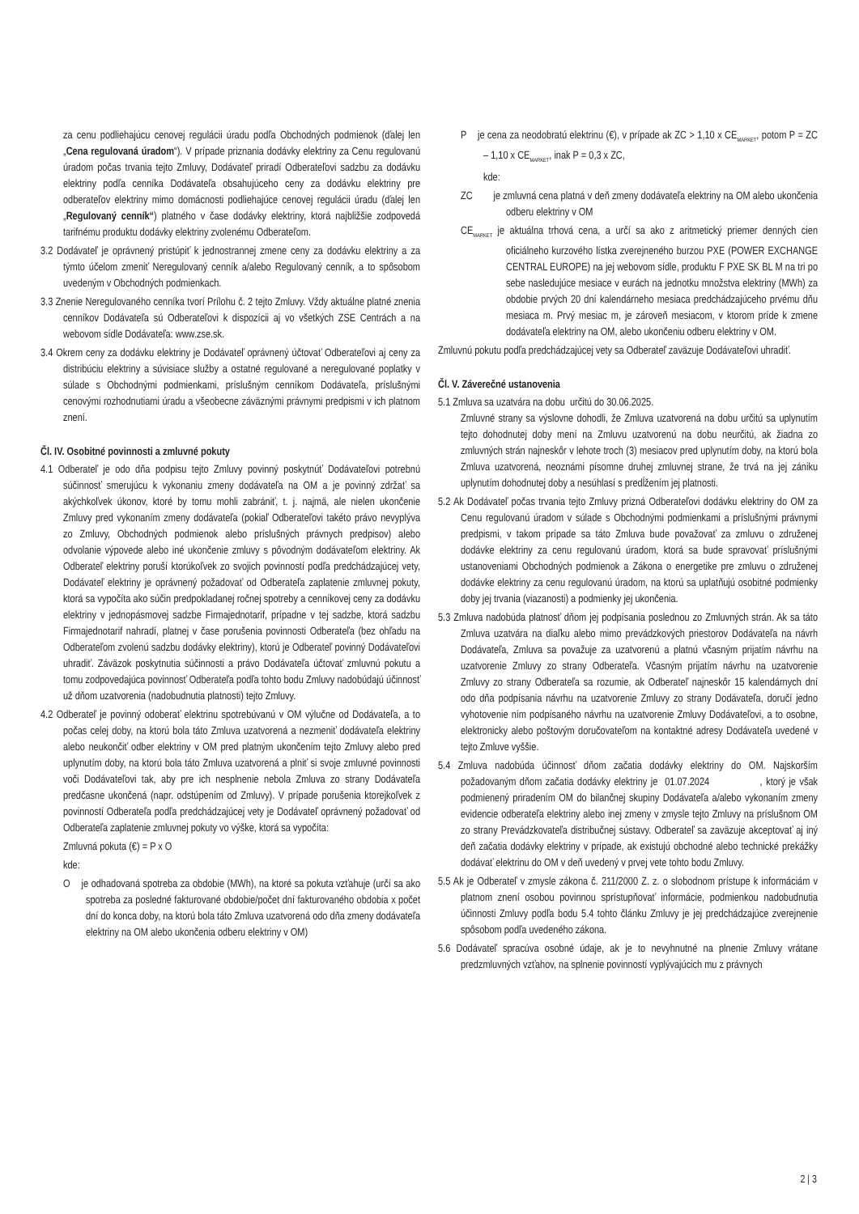za cenu podliehajúcu cenovej regulácii úradu podľa Obchodných podmienok (ďalej len „Cena regulovaná úradom“). V prípade priznania dodávky elektriny za Cenu regulovanú úradom počas trvania tejto Zmluvy, Dodávateľ priradí Odberateľovi sadzbu za dodávku elektriny podľa cenníka Dodávateľa obsahujúceho ceny za dodávku elektriny pre odberateľov elektriny mimo domácnosti podliehajúce cenovej regulácii úradu (ďalej len „Regulovaný cenník“) platného v čase dodávky elektriny, ktorá najbližšie zodpovedá tarifnému produktu dodávky elektriny zvolenému Odberateľom.
3.2 Dodávateľ je oprávnený pristúpiť k jednostrannej zmene ceny za dodávku elektriny a za týmto účelom zmeniť Neregulovaný cenník a/alebo Regulovaný cenník, a to spôsobom uvedeným v Obchodných podmienkach.
3.3 Znenie Neregulovaného cenníka tvorí Prílohu č. 2 tejto Zmluvy. Vždy aktuálne platné znenia cenníkov Dodávateľa sú Odberateľovi k dispozícii aj vo všetkých ZSE Centrách a na webovom sídle Dodávateľa: www.zse.sk.
3.4 Okrem ceny za dodávku elektriny je Dodávateľ oprávnený účtovať Odberateľovi aj ceny za distribúciu elektriny a súvisiace služby a ostatné regulované a neregulované poplatky v súlade s Obchodnými podmienkami, príslušným cenníkom Dodávateľa, príslušnými cenovými rozhodnutiami úradu a všeobecne záväznými právnymi predpismi v ich platnom znení.
Čl. IV. Osobitné povinnosti a zmluvné pokuty
4.1 Odberateľ je odo dňa podpisu tejto Zmluvy povinný poskytnúť Dodávateľovi potrebnú súčinnosť smerujúcu k vykonaniu zmeny dodávateľa na OM a je povinný zdržať sa akýchkoľvek úkonov, ktoré by tomu mohli zabrániť, t. j. najmä, ale nielen ukončenie Zmluvy pred vykonaním zmeny dodávateľa (pokiaľ Odberateľovi takéto právo nevyplýva zo Zmluvy, Obchodných podmienok alebo príslušných právnych predpisov) alebo odvolanie výpovede alebo iné ukončenie zmluvy s pôvodným dodávateľom elektriny. Ak Odberateľ elektriny poruší ktorúkoľvek zo svojich povinností podľa predchádzajúcej vety, Dodávateľ elektriny je oprávnený požadovať od Odberateľa zaplatenie zmluvnej pokuty, ktorá sa vypočíta ako súčin predpokladanej ročnej spotreby a cenníkovej ceny za dodávku elektriny v jednopásmovej sadzbe Firmajednotarif, prípadne v tej sadzbe, ktorá sadzbu Firmajednotarif nahradí, platnej v čase porušenia povinnosti Odberateľa (bez ohľadu na Odberateľom zvolenú sadzbu dodávky elektriny), ktorú je Odberateľ povinný Dodávateľovi uhradiť. Záväzok poskytnutia súčinnosti a právo Dodávateľa účtovať zmluvnú pokutu a tomu zodpovedajúca povinnosť Odberateľa podľa tohto bodu Zmluvy nadobúdajú účinnosť už dňom uzatvorenia (nadobudnutia platnosti) tejto Zmluvy.
4.2 Odberateľ je povinný odoberať elektrinu spotrebúvanú v OM výlučne od Dodávateľa, a to počas celej doby, na ktorú bola táto Zmluva uzatvorená a nezmeniť dodávateľa elektriny alebo neukončiť odber elektriny v OM pred platným ukončením tejto Zmluvy alebo pred uplynutím doby, na ktorú bola táto Zmluva uzatvorená a plniť si svoje zmluvné povinnosti voči Dodávateľovi tak, aby pre ich nesplnenie nebola Zmluva zo strany Dodávateľa predčasne ukončená (napr. odstúpením od Zmluvy). V prípade porušenia ktorejkoľvek z povinností Odberateľa podľa predchádzajúcej vety je Dodávateľ oprávnený požadovať od Odberateľa zaplatenie zmluvnej pokuty vo výške, ktorá sa vypočíta:
Zmluvná pokuta (€) = P x O
kde:
O je odhadovaná spotreba za obdobie (MWh), na ktoré sa pokuta vzťahuje (určí sa ako spotreba za posledné fakturované obdobie/počet dní fakturovaného obdobia x počet dní do konca doby, na ktorú bola táto Zmluva uzatvorená odo dňa zmeny dodávateľa elektriny na OM alebo ukončenia odberu elektriny v OM)
P je cena za neodobratú elektrinu (€), v prípade ak ZC > 1,10 x CE<sub>MARKET</sub>, potom P = ZC – 1,10 x CE<sub>MARKET</sub>, inak P = 0,3 x ZC,
kde:
ZC je zmluvná cena platná v deň zmeny dodávateľa elektriny na OM alebo ukončenia odberu elektriny v OM
CE<sub>MARKET</sub> je aktuálna trhová cena, a určí sa ako z aritmetický priemer denných cien oficiálneho kurzového lístka zverejneného burzou PXE (POWER EXCHANGE CENTRAL EUROPE) na jej webovom sídle, produktu F PXE SK BL M na tri po sebe nasledujúce mesiace v eurách na jednotku množstva elektriny (MWh) za obdobie prvých 20 dní kalendárneho mesiaca predchádzajúceho prvému dňu mesiaca m. Prvý mesiac m, je zároveň mesiacom, v ktorom príde k zmene dodávateľa elektriny na OM, alebo ukončeniu odberu elektriny v OM.
Zmluvnú pokutu podľa predchádzajúcej vety sa Odberateľ zaväzuje Dodávateľovi uhradiť.
Čl. V. Záverečné ustanovenia
5.1 Zmluva sa uzatvára na dobu určitú do 30.06.2025.
Zmluvné strany sa výslovne dohodli, že Zmluva uzatvorená na dobu určitú sa uplynutím tejto dohodnutej doby mení na Zmluvu uzatvorenú na dobu neurčitú, ak žiadna zo zmluvných strán najneskôr v lehote troch (3) mesiacov pred uplynutím doby, na ktorú bola Zmluva uzatvorená, neoznámi písomne druhej zmluvnej strane, že trvá na jej zániku uplynutím dohodnutej doby a nesúhlasí s predĺžením jej platnosti.
5.2 Ak Dodávateľ počas trvania tejto Zmluvy prizná Odberateľovi dodávku elektriny do OM za Cenu regulovanú úradom v súlade s Obchodnými podmienkami a príslušnými právnymi predpismi, v takom prípade sa táto Zmluva bude považovať za zmluvu o združenej dodávke elektriny za cenu regulovanú úradom, ktorá sa bude spravovať príslušnými ustanoveniami Obchodných podmienok a Zákona o energetike pre zmluvu o združenej dodávke elektriny za cenu regulovanú úradom, na ktorú sa uplatňujú osobitné podmienky doby jej trvania (viazanosti) a podmienky jej ukončenia.
5.3 Zmluva nadobúda platnosť dňom jej podpísania poslednou zo Zmluvných strán. Ak sa táto Zmluva uzatvára na diaľku alebo mimo prevádzkových priestorov Dodávateľa na návrh Dodávateľa, Zmluva sa považuje za uzatvorenú a platnú včasným prijatím návrhu na uzatvorenie Zmluvy zo strany Odberateľa. Včasným prijatím návrhu na uzatvorenie Zmluvy zo strany Odberateľa sa rozumie, ak Odberateľ najneskôr 15 kalendárnych dní odo dňa podpísania návrhu na uzatvorenie Zmluvy zo strany Dodávateľa, doručí jedno vyhotovenie ním podpísaného návrhu na uzatvorenie Zmluvy Dodávateľovi, a to osobne, elektronicky alebo poštovým doručovateľom na kontaktné adresy Dodávateľa uvedené v tejto Zmluve vyššie.
5.4 Zmluva nadobúda účinnosť dňom začatia dodávky elektriny do OM. Najskorším požadovaným dňom začatia dodávky elektriny je 01.07.2024 , ktorý je však podmienený priradením OM do bilančnej skupiny Dodávateľa a/alebo vykonaním zmeny evidencie odberateľa elektriny alebo inej zmeny v zmysle tejto Zmluvy na príslušnom OM zo strany Prevádzkovateľa distribučnej sústavy. Odberateľ sa zaväzuje akceptovať aj iný deň začatia dodávky elektriny v prípade, ak existujú obchodné alebo technické prekážky dodávať elektrinu do OM v deň uvedený v prvej vete tohto bodu Zmluvy.
5.5 Ak je Odberateľ v zmysle zákona č. 211/2000 Z. z. o slobodnom prístupe k informáciám v platnom znení osobou povinnou sprístupňovať informácie, podmienkou nadobudnutia účinnosti Zmluvy podľa bodu 5.4 tohto článku Zmluvy je jej predchádzajúce zverejnenie spôsobom podľa uvedeného zákona.
5.6 Dodávateľ spracúva osobné údaje, ak je to nevyhnutné na plnenie Zmluvy vrátane predzmluvných vzťahov, na splnenie povinností vyplývajúcich mu z právnych
2 | 3